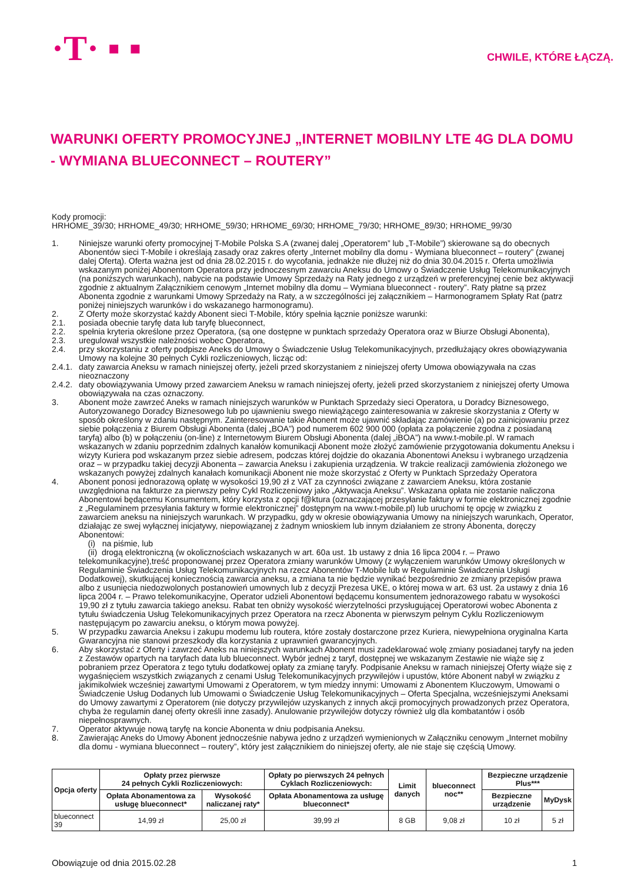·T· ▪ ▪
CHWILE, KTÓRE ŁĄCZĄ.
WARUNKI OFERTY PROMOCYJNEJ „INTERNET MOBILNY LTE 4G DLA DOMU - WYMIANA BLUECONNECT – ROUTERY”
Kody promocji:
HRHOME_39/30; HRHOME_49/30; HRHOME_59/30; HRHOME_69/30; HRHOME_79/30; HRHOME_89/30; HRHOME_99/30
1. Niniejsze warunki oferty promocyjnej T-Mobile Polska S.A (zwanej dalej „Operatorem” lub „T-Mobile”) skierowane są do obecnych Abonentów sieci T-Mobile i określają zasady oraz zakres oferty „Internet mobilny dla domu - Wymiana blueconnect – routery” (zwanej dalej Ofertą). Oferta ważna jest od dnia 28.02.2015 r. do wycofania, jednakże nie dłużej niż do dnia 30.04.2015 r. Oferta umożliwia wskazanym poniżej Abonentom Operatora przy jednoczesnym zawarciu Aneksu do Umowy o Świadczenie Usług Telekomunikacyjnych (na poniższych warunkach), nabycie na podstawie Umowy Sprzedaży na Raty jednego z urządzeń w preferencyjnej cenie bez aktywacji zgodnie z aktualnym Załącznikiem cenowym „Internet mobilny dla domu – Wymiana blueconnect - routery”. Raty płatne są przez Abonenta zgodnie z warunkami Umowy Sprzedaży na Raty, a w szczególności jej załącznikiem – Harmonogramem Spłaty Rat (patrz poniżej niniejszych warunków i do wskazanego harmonogramu).
2. Z Oferty może skorzystać każdy Abonent sieci T-Mobile, który spełnia łącznie poniższe warunki:
2.1. posiada obecnie taryfę data lub taryfę blueconnect,
2.2. spełnia kryteria określone przez Operatora, (są one dostępne w punktach sprzedaży Operatora oraz w Biurze Obsługi Abonenta),
2.3. uregulował wszystkie należności wobec Operatora,
2.4. przy skorzystaniu z oferty podpisze Aneks do Umowy o Świadczenie Usług Telekomunikacyjnych, przedłużający okres obowiązywania Umowy na kolejne 30 pełnych Cykli rozliczeniowych, licząc od:
2.4.1. daty zawarcia Aneksu w ramach niniejszej oferty, jeżeli przed skorzystaniem z niniejszej oferty Umowa obowiązywała na czas nieoznaczony
2.4.2. daty obowiązywania Umowy przed zawarciem Aneksu w ramach niniejszej oferty, jeżeli przed skorzystaniem z niniejszej oferty Umowa obowiązywała na czas oznaczony.
3. Abonent może zawrzeć Aneks w ramach niniejszych warunków w Punktach Sprzedaży sieci Operatora, u Doradcy Biznesowego, Autoryzowanego Doradcy Biznesowego lub po ujawnieniu swego niewiążącego zainteresowania w zakresie skorzystania z Oferty w sposób określony w zdaniu następnym. Zainteresowanie takie Abonent może ujawnić składając zamówienie (a) po zainicjowaniu przez siebie połączenia z Biurem Obsługi Abonenta (dalej „BOA”) pod numerem 602 900 000 (opłata za połączenie zgodna z posiadaną taryfą) albo (b) w połączeniu (on-line) z Internetowym Biurem Obsługi Abonenta (dalej „iBOA”) na www.t-mobile.pl. W ramach wskazanych w zdaniu poprzednim zdalnych kanałów komunikacji Abonent może złożyć zamówienie przygotowania dokumentu Aneksu i wizyty Kuriera pod wskazanym przez siebie adresem, podczas której dojdzie do okazania Abonentowi Aneksu i wybranego urządzenia oraz – w przypadku takiej decyzji Abonenta – zawarcia Aneksu i zakupienia urządzenia. W trakcie realizacji zamówienia złożonego we wskazanych powyżej zdalnych kanałach komunikacji Abonent nie może skorzystać z Oferty w Punktach Sprzedaży Operatora
4. Abonent ponosi jednorazową opłatę w wysokości 19,90 zł z VAT za czynności związane z zawarciem Aneksu, która zostanie uwzględniona na fakturze za pierwszy pełny Cykl Rozliczeniowy jako „Aktywacja Aneksu”. Wskazana opłata nie zostanie naliczona Abonentowi będącemu Konsumentem, który korzysta z opcji f@ktura (oznaczającej przesyłanie faktury w formie elektronicznej zgodnie z „Regulaminem przesyłania faktury w formie elektronicznej” dostępnym na www.t-mobile.pl) lub uruchomi tę opcję w związku z zawarciem aneksu na niniejszych warunkach. W przypadku, gdy w okresie obowiązywania Umowy na niniejszych warunkach, Operator, działając ze swej wyłącznej inicjatywy, niepowiązanej z żadnym wnioskiem lub innym działaniem ze strony Abonenta, doręczy Abonentowi:
(i) na piśmie, lub
(ii) drogą elektroniczną (w okolicznościach wskazanych w art. 60a ust. 1b ustawy z dnia 16 lipca 2004 r. – Prawo telekomunikacyjne),treść proponowanej przez Operatora zmiany warunków Umowy (z wyłączeniem warunków Umowy określonych w Regulaminie Świadczenia Usług Telekomunikacyjnych na rzecz Abonentów T-Mobile lub w Regulaminie Świadczenia Usługi Dodatkowej), skutkującej koniecznością zawarcia aneksu, a zmiana ta nie będzie wynikać bezpośrednio ze zmiany przepisów prawa albo z usunięcia niedozwolonych postanowień umownych lub z decyzji Prezesa UKE, o której mowa w art. 63 ust. 2a ustawy z dnia 16 lipca 2004 r. – Prawo telekomunikacyjne, Operator udzieli Abonentowi będącemu konsumentem jednorazowego rabatu w wysokości 19,90 zł z tytułu zawarcia takiego aneksu. Rabat ten obniży wysokość wierzytelności przysługującej Operatorowi wobec Abonenta z tytułu świadczenia Usług Telekomunikacyjnych przez Operatora na rzecz Abonenta w pierwszym pełnym Cyklu Rozliczeniowym następującym po zawarciu aneksu, o którym mowa powyżej.
5. W przypadku zawarcia Aneksu i zakupu modemu lub routera, które zostały dostarczone przez Kuriera, niewypełniona oryginalna Karta Gwarancyjna nie stanowi przeszkody dla korzystania z uprawnień gwarancyjnych.
6. Aby skorzystać z Oferty i zawrzeć Aneks na niniejszych warunkach Abonent musi zadeklarować wolę zmiany posiadanej taryfy na jeden z Zestawów opartych na taryfach data lub blueconnect. Wybór jednej z taryf, dostępnej we wskazanym Zestawie nie wiąże się z pobraniem przez Operatora z tego tytułu dodatkowej opłaty za zmianę taryfy. Podpisanie Aneksu w ramach niniejszej Oferty wiąże się z wygaśnięciem wszystkich związanych z cenami Usług Telekomunikacyjnych przywilejów i upustów, które Abonent nabył w związku z jakimikolwiek wcześniej zawartymi Umowami z Operatorem, w tym miedzy innymi: Umowami z Abonentem Kluczowym, Umowami o Świadczenie Usług Dodanych lub Umowami o Świadczenie Usług Telekomunikacyjnych – Oferta Specjalna, wcześniejszymi Aneksami do Umowy zawartymi z Operatorem (nie dotyczy przywilejów uzyskanych z innych akcji promocyjnych prowadzonych przez Operatora, chyba że regulamin danej oferty określi inne zasady). Anulowanie przywilejów dotyczy również ulg dla kombatantów i osób niepełnosprawnych.
7. Operator aktywuje nową taryfę na koncie Abonenta w dniu podpisania Aneksu.
8. Zawierając Aneks do Umowy Abonent jednocześnie nabywa jedno z urządzeń wymienionych w Załączniku cenowym „Internet mobilny dla domu - wymiana blueconnect – routery”, który jest załącznikiem do niniejszej oferty, ale nie staje się częścią Umowy.
| Opcja oferty | Opłaty przez pierwsze 24 pełnych Cykli Rozliczeniowych: | | Opłaty po pierwszych 24 pełnych Cyklach Rozliczeniowych: | Limit danych | blueconnect noc** | Bezpieczne urządzenie Plus*** | |
| --- | --- | --- | --- | --- | --- | --- | --- |
| | Opłata Abonamentowa za usługę blueconnect* | Wysokość naliczanej raty* | Opłata Abonamentowa za usługę blueconnect* | | | Bezpieczne urządzenie | MyDysk |
| blueconnect 39 | 14,99 zł | 25,00 zł | 39,99 zł | 8 GB | 9,08 zł | 10 zł | 5 zł |
Obowiązuje od dnia 2015.02.28 1